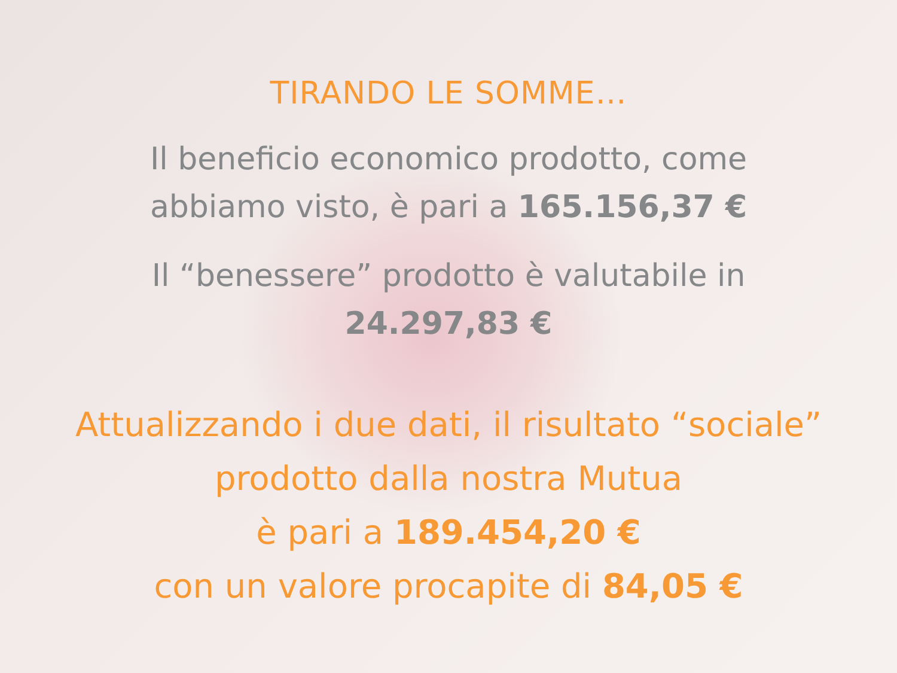TIRANDO LE SOMME…
Il beneficio economico prodotto, come
abbiamo visto, è pari a 165.156,37 €
Il “benessere” prodotto è valutabile in
24.297,83 €
Attualizzando i due dati, il risultato “sociale”
prodotto dalla nostra Mutua
è pari a 189.454,20 €
con un valore procapite di 84,05 €